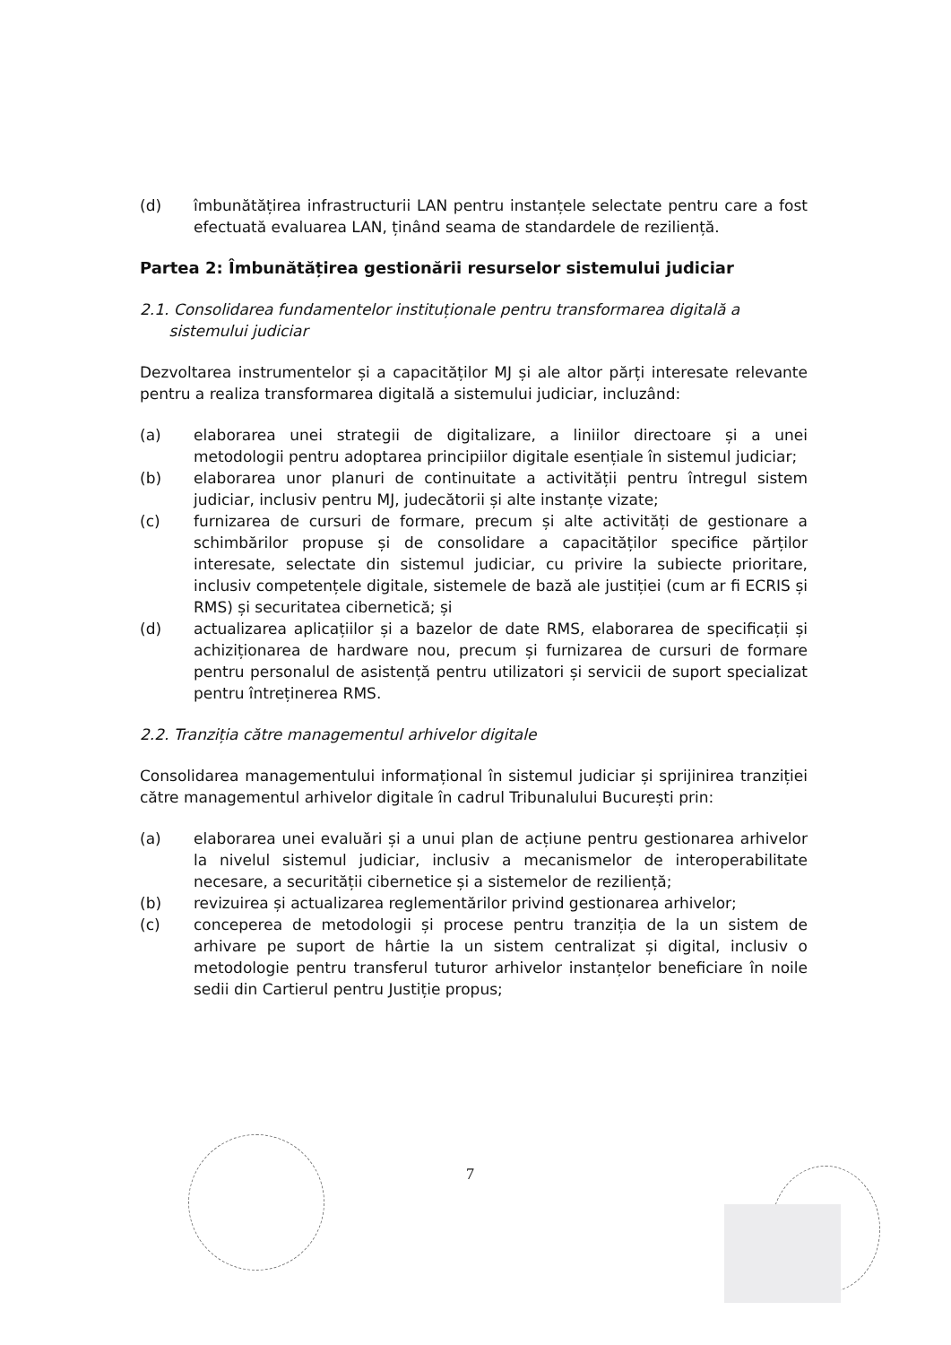(d) îmbunătățirea infrastructurii LAN pentru instanțele selectate pentru care a fost efectuată evaluarea LAN, ținând seama de standardele de reziliență.
Partea 2: Îmbunătățirea gestionării resurselor sistemului judiciar
2.1. Consolidarea fundamentelor instituționale pentru transformarea digitală a
sistemului judiciar
Dezvoltarea instrumentelor și a capacităților MJ și ale altor părți interesate relevante pentru a realiza transformarea digitală a sistemului judiciar, incluzând:
(a) elaborarea unei strategii de digitalizare, a liniilor directoare și a unei metodologii pentru adoptarea principiilor digitale esențiale în sistemul judiciar;
(b) elaborarea unor planuri de continuitate a activității pentru întregul sistem judiciar, inclusiv pentru MJ, judecătorii și alte instanțe vizate;
(c) furnizarea de cursuri de formare, precum și alte activități de gestionare a schimbărilor propuse și de consolidare a capacităților specifice părților interesate, selectate din sistemul judiciar, cu privire la subiecte prioritare, inclusiv competențele digitale, sistemele de bază ale justiției (cum ar fi ECRIS și RMS) și securitatea cibernetică; și
(d) actualizarea aplicațiilor și a bazelor de date RMS, elaborarea de specificații și achiziționarea de hardware nou, precum și furnizarea de cursuri de formare pentru personalul de asistență pentru utilizatori și servicii de suport specializat pentru întreținerea RMS.
2.2. Tranziția către managementul arhivelor digitale
Consolidarea managementului informațional în sistemul judiciar și sprijinirea tranziției către managementul arhivelor digitale în cadrul Tribunalului București prin:
(a) elaborarea unei evaluări și a unui plan de acțiune pentru gestionarea arhivelor la nivelul sistemul judiciar, inclusiv a mecanismelor de interoperabilitate necesare, a securității cibernetice și a sistemelor de reziliență;
(b) revizuirea și actualizarea reglementărilor privind gestionarea arhivelor;
(c) conceperea de metodologii și procese pentru tranziția de la un sistem de arhivare pe suport de hârtie la un sistem centralizat și digital, inclusiv o metodologie pentru transferul tuturor arhivelor instanțelor beneficiare în noile sedii din Cartierul pentru Justiție propus;
7